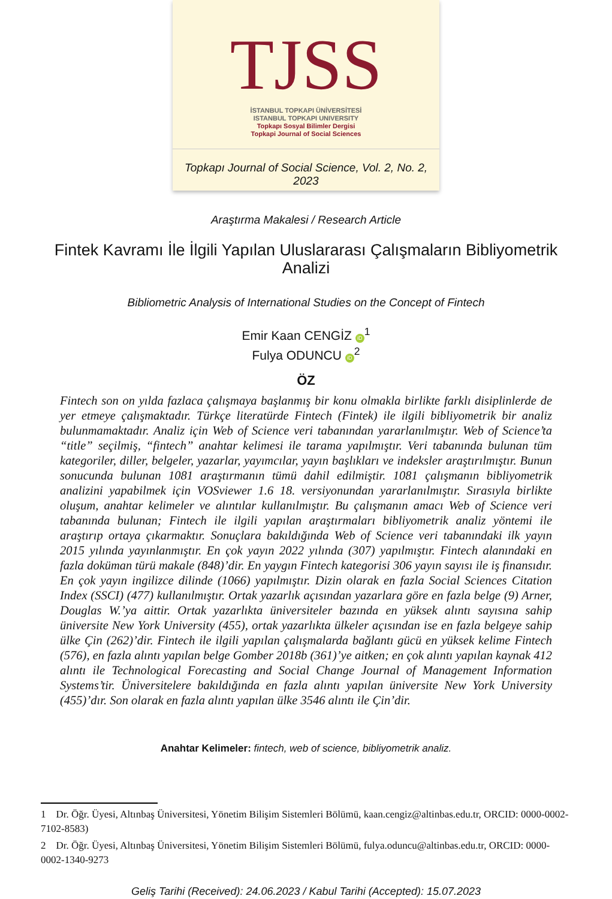TJSS
İSTANBUL TOPKAPI ÜNİVERSİTESİ
ISTANBUL TOPKAPI UNIVERSITY
Topkapı Sosyal Bilimler Dergisi
Topkapi Journal of Social Sciences
Topkapı Journal of Social Science, Vol. 2, No. 2, 2023
Araştırma Makalesi / Research Article
Fintek Kavramı İle İlgili Yapılan Uluslararası Çalışmaların Bibliyometrik Analizi
Bibliometric Analysis of International Studies on the Concept of Fintech
Emir Kaan CENGİZ iD<sup>1</sup>
Fulya ODUNCU iD<sup>2</sup>
ÖZ
Fintech son on yılda fazlaca çalışmaya başlanmış bir konu olmakla birlikte farklı disiplinlerde de yer etmeye çalışmaktadır. Türkçe literatürde Fintech (Fintek) ile ilgili bibliyometrik bir analiz bulunmamaktadır. Analiz için Web of Science veri tabanından yararlanılmıştır. Web of Science’ta “title” seçilmiş, “fintech” anahtar kelimesi ile tarama yapılmıştır. Veri tabanında bulunan tüm kategoriler, diller, belgeler, yazarlar, yayımcılar, yayın başlıkları ve indeksler araştırılmıştır. Bunun sonucunda bulunan 1081 araştırmanın tümü dahil edilmiştir. 1081 çalışmanın bibliyometrik analizini yapabilmek için VOSviewer 1.6 18. versiyonundan yararlanılmıştır. Sırasıyla birlikte oluşum, anahtar kelimeler ve alıntılar kullanılmıştır. Bu çalışmanın amacı Web of Science veri tabanında bulunan; Fintech ile ilgili yapılan araştırmaları bibliyometrik analiz yöntemi ile araştırıp ortaya çıkarmaktır. Sonuçlara bakıldığında Web of Science veri tabanındaki ilk yayın 2015 yılında yayınlanmıştır. En çok yayın 2022 yılında (307) yapılmıştır. Fintech alanındaki en fazla doküman türü makale (848)’dir. En yaygın Fintech kategorisi 306 yayın sayısı ile iş finansıdır. En çok yayın ingilizce dilinde (1066) yapılmıştır. Dizin olarak en fazla Social Sciences Citation Index (SSCI) (477) kullanılmıştır. Ortak yazarlık açısından yazarlara göre en fazla belge (9) Arner, Douglas W.’ya aittir. Ortak yazarlıkta üniversiteler bazında en yüksek alıntı sayısına sahip üniversite New York University (455), ortak yazarlıkta ülkeler açısından ise en fazla belgeye sahip ülke Çin (262)’dir. Fintech ile ilgili yapılan çalışmalarda bağlantı gücü en yüksek kelime Fintech (576), en fazla alıntı yapılan belge Gomber 2018b (361)’ye aitken; en çok alıntı yapılan kaynak 412 alıntı ile Technological Forecasting and Social Change Journal of Management Information Systems’tir. Üniversitelere bakıldığında en fazla alıntı yapılan üniversite New York University (455)’dır. Son olarak en fazla alıntı yapılan ülke 3546 alıntı ile Çin’dir.
Anahtar Kelimeler: fintech, web of science, bibliyometrik analiz.
1 Dr. Öğr. Üyesi, Altınbaş Üniversitesi, Yönetim Bilişim Sistemleri Bölümü, kaan.cengiz@altinbas.edu.tr, ORCID: 0000-0002-7102-8583)
2 Dr. Öğr. Üyesi, Altınbaş Üniversitesi, Yönetim Bilişim Sistemleri Bölümü, fulya.oduncu@altinbas.edu.tr, ORCID: 0000-0002-1340-9273
Geliş Tarihi (Received): 24.06.2023 / Kabul Tarihi (Accepted): 15.07.2023